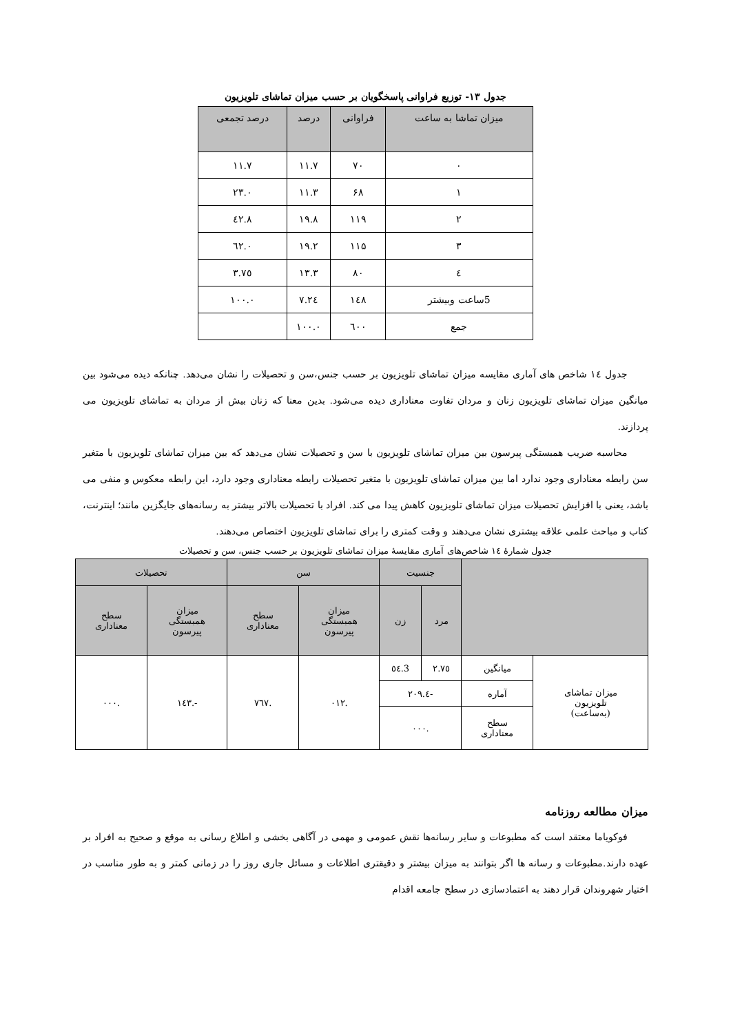جدول ۱۳- توزیع فراوانی پاسخگویان بر حسب میزان تماشای تلویزیون
| میزان تماشا به ساعت | فراوانی | درصد | درصد تجمعی |
| --- | --- | --- | --- |
| ۰ | ۷۰ | ۱۱.۷ | ۱۱.۷ |
| ۱ | ۶۸ | ۱۱.۳ | ۲۳.۰ |
| ۲ | ۱۱۹ | ۱۹.۸ | ٤۲.۸ |
| ۳ | ۱۱۵ | ۱۹.۲ | ٦۲.۰ |
| ٤ | ۸۰ | ۱۳.۳ | ۷٥.۳ |
| 5ساعت وبیشتر | ۱٤۸ | ۲٤.۷ | ۱۰۰.۰ |
| جمع | ٦۰۰ | ۱۰۰.۰ | |
جدول ١٤ شاخص های آماری مقایسه میزان تماشای تلویزیون بر حسب جنس،سن و تحصیلات را نشان می‌دهد. چنانکه دیده می‌شود بین میانگین میزان تماشای تلویزیون زنان و مردان تفاوت معناداری دیده می‌شود. بدین معنا که زنان بیش از مردان به تماشای تلویزیون می پردازند.
محاسبه ضریب همبستگی پیرسون بین میزان تماشای تلویزیون با سن و تحصیلات نشان می‌دهد که بین میزان تماشای تلویزیون با متغیر سن رابطه معناداری وجود ندارد اما بین میزان تماشای تلویزیون با متغیر تحصیلات رابطه معناداری وجود دارد، این رابطه معکوس و منفی می باشد، یعنی با افزایش تحصیلات میزان تماشای تلویزیون کاهش پیدا می کند. افراد با تحصیلات بالاتر بیشتر به رسانه‌های جایگزین مانند؛ اینترنت، کتاب و مباحث علمی علاقه بیشتری نشان می‌دهند و وقت کمتری را برای تماشای تلویزیون اختصاص می‌دهند.
جدول شمارۀ ١٤ شاخص‌های آماری مقایسۀ میزان تماشای تلویزیون بر حسب جنس، سن و تحصیلات
| | | جنسیت | | سن | | تحصیلات | |
| --- | --- | --- | --- | --- | --- | --- | --- |
| | | مرد | زن | میزان همبستگی پیرسون | سطح معناداری | میزان همبستگی پیرسون | سطح معناداری |
| میزان تماشای تلویزیون (به‌ساعت) | میانگین | ۲.۷٥ | 3.٥٤ | .۰۱۲ | .۷٦۷ | -.۱٤۳ | .۰۰۰ |
| | آماره | -٤.۲۰۹ | | | | | |
| | سطح معناداری | .۰۰۰ | | | | | |
میزان مطالعه روزنامه
فوکویاما معتقد است که مطبوعات و سایر رسانه‌ها نقش عمومی و مهمی در آگاهی بخشی و اطلاع رسانی به موقع و صحیح به افراد بر عهده دارند.مطبوعات و رسانه ها اگر بتوانند به میزان بیشتر و دقیقتری اطلاعات و مسائل جاری روز را در زمانی کمتر و به طور مناسب در اختیار شهروندان قرار دهند به اعتمادسازی در سطح جامعه اقدام